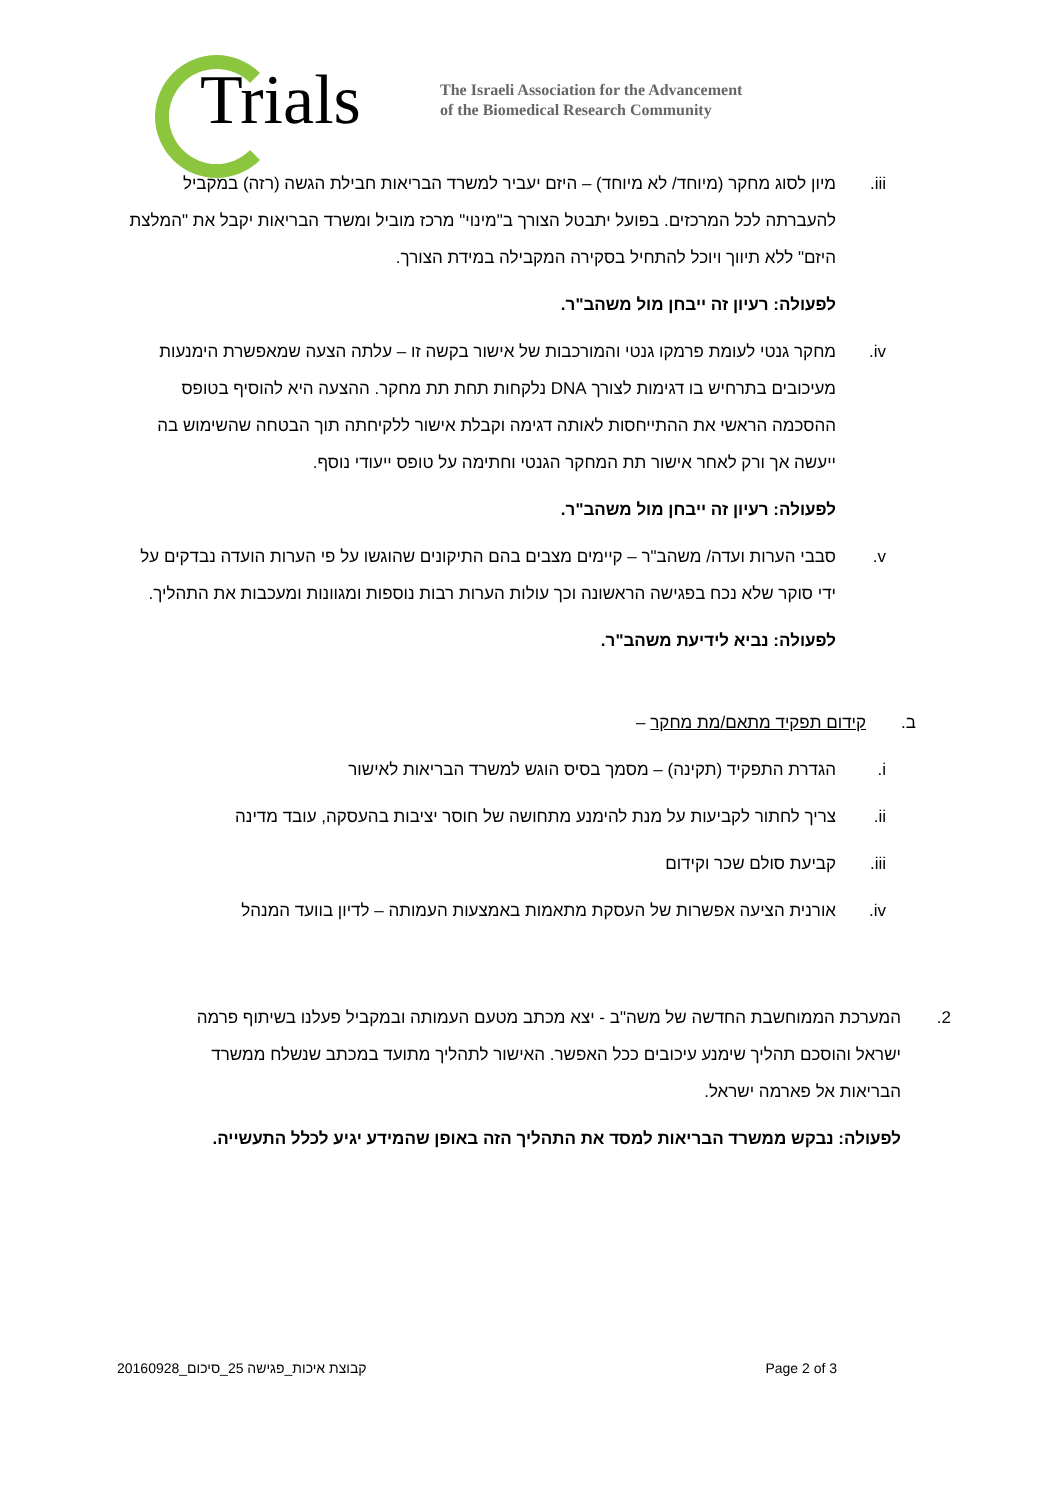Trials
The Israeli Association for the Advancement
of the Biomedical Research Community
iii. מיון לסוג מחקר (מיוחד/ לא מיוחד) – היזם יעביר למשרד הבריאות חבילת הגשה (רזה) במקביל להעברתה לכל המרכזים. בפועל יתבטל הצורך ב"מינוי" מרכז מוביל ומשרד הבריאות יקבל את "המלצת היזם" ללא תיווך ויוכל להתחיל בסקירה המקבילה במידת הצורך.
לפעולה: רעיון זה ייבחן מול משהב"ר.
iv. מחקר גנטי לעומת פרמקו גנטי והמורכבות של אישור בקשה זו – עלתה הצעה שמאפשרת הימנעות מעיכובים בתרחיש בו דגימות לצורך DNA נלקחות תחת תת מחקר. ההצעה היא להוסיף בטופס ההסכמה הראשי את ההתייחסות לאותה דגימה וקבלת אישור ללקיחתה תוך הבטחה שהשימוש בה ייעשה אך ורק לאחר אישור תת המחקר הגנטי וחתימה על טופס ייעודי נוסף.
לפעולה: רעיון זה ייבחן מול משהב"ר.
v. סבבי הערות ועדה/ משהב"ר – קיימים מצבים בהם התיקונים שהוגשו על פי הערות הועדה נבדקים על ידי סוקר שלא נכח בפגישה הראשונה וכך עולות הערות רבות נוספות ומגוונות ומעכבות את התהליך.
לפעולה: נביא לידיעת משהב"ר.
ב. קידום תפקיד מתאם/מת מחקר –
i. הגדרת התפקיד (תקינה) – מסמך בסיס הוגש למשרד הבריאות לאישור
ii. צריך לחתור לקביעות על מנת להימנע מתחושה של חוסר יציבות בהעסקה, עובד מדינה
iii. קביעת סולם שכר וקידום
iv. אורנית הציעה אפשרות של העסקת מתאמות באמצעות העמותה – לדיון בוועד המנהל
2. המערכת הממוחשבת החדשה של משה"ב - יצא מכתב מטעם העמותה ובמקביל פעלנו בשיתוף פרמה ישראל והוסכם תהליך שימנע עיכובים ככל האפשר. האישור לתהליך מתועד במכתב שנשלח ממשרד הבריאות אל פארמה ישראל.
לפעולה: נבקש ממשרד הבריאות למסד את התהליך הזה באופן שהמידע יגיע לכלל התעשייה.
20160928_קבוצת איכות_פגישה 25_סיכום Page 2 of 3